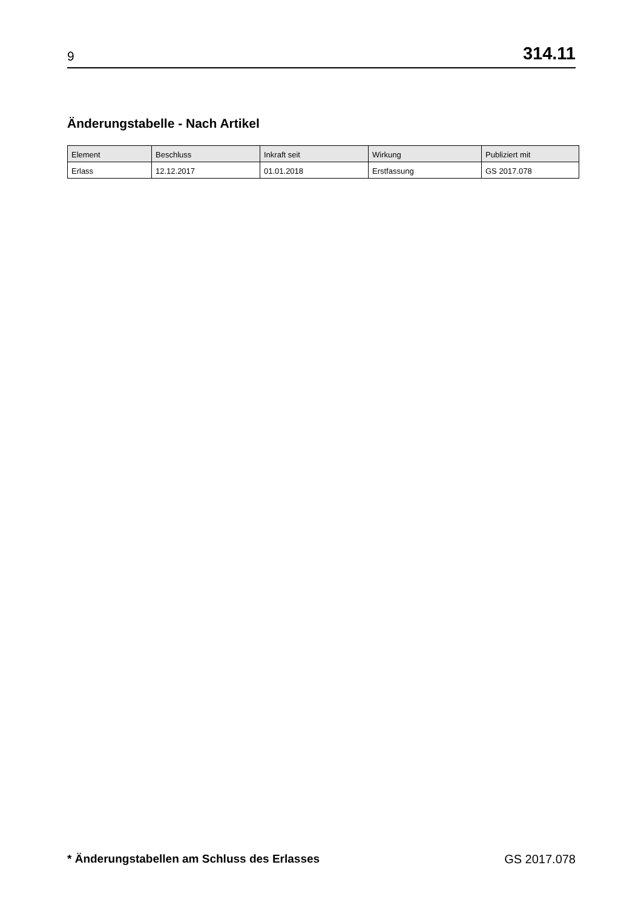9 314.11
Änderungstabelle - Nach Artikel
| Element | Beschluss | Inkraft seit | Wirkung | Publiziert mit |
| --- | --- | --- | --- | --- |
| Erlass | 12.12.2017 | 01.01.2018 | Erstfassung | GS 2017.078 |
* Änderungstabellen am Schluss des Erlasses GS 2017.078